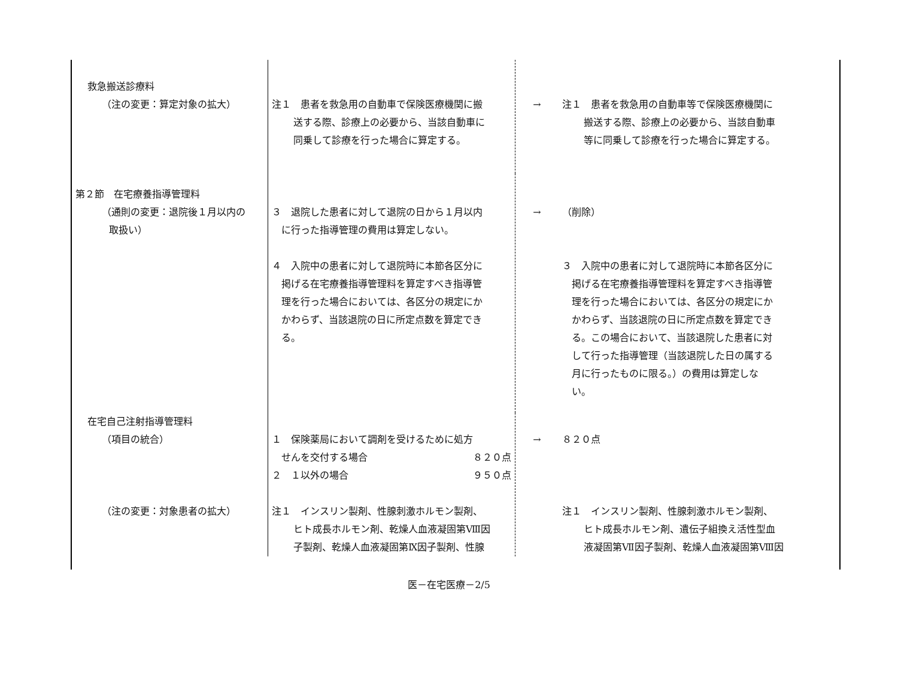| 救急搬送診療料 （注の変更：算定対象の拡大） | 注１ 患者を救急用の自動車で保険医療機関に搬 送する際、診療上の必要から、当該自動車に 同乗して診療を行った場合に算定する。 | → | 注１ 患者を救急用の自動車等で保険医療機関に 搬送する際、診療上の必要から、当該自動車 等に同乗して診療を行った場合に算定する。 |
| 第２節 在宅療養指導管理料 （通則の変更：退院後１月以内の 取扱い） | ３ 退院した患者に対して退院の日から１月以内 に行った指導管理の費用は算定しない。 ４ 入院中の患者に対して退院時に本節各区分に 掲げる在宅療養指導管理料を算定すべき指導管 理を行った場合においては、各区分の規定にか かわらず、当該退院の日に所定点数を算定でき る。 | → | （削除） ３ 入院中の患者に対して退院時に本節各区分に 掲げる在宅療養指導管理料を算定すべき指導管 理を行った場合においては、各区分の規定にか かわらず、当該退院の日に所定点数を算定でき る。この場合において、当該退院した患者に対 して行った指導管理（当該退院した日の属する 月に行ったものに限る。）の費用は算定しな い。 |
| 在宅自己注射指導管理料 （項目の統合） （注の変更：対象患者の拡大） | １ 保険薬局において調剤を受けるために処方 せんを交付する場合 ８２０点 ２ １以外の場合 ９５０点 注１ インスリン製剤、性腺刺激ホルモン製剤、 ヒト成長ホルモン剤、乾燥人血液凝固第Ⅷ因 子製剤、乾燥人血液凝固第Ⅸ因子製剤、性腺 | → | ８２０点 注１ インスリン製剤、性腺刺激ホルモン製剤、 ヒト成長ホルモン剤、遺伝子組換え活性型血 液凝固第Ⅶ因子製剤、乾燥人血液凝固第Ⅷ因 |
医－在宅医療－2/5